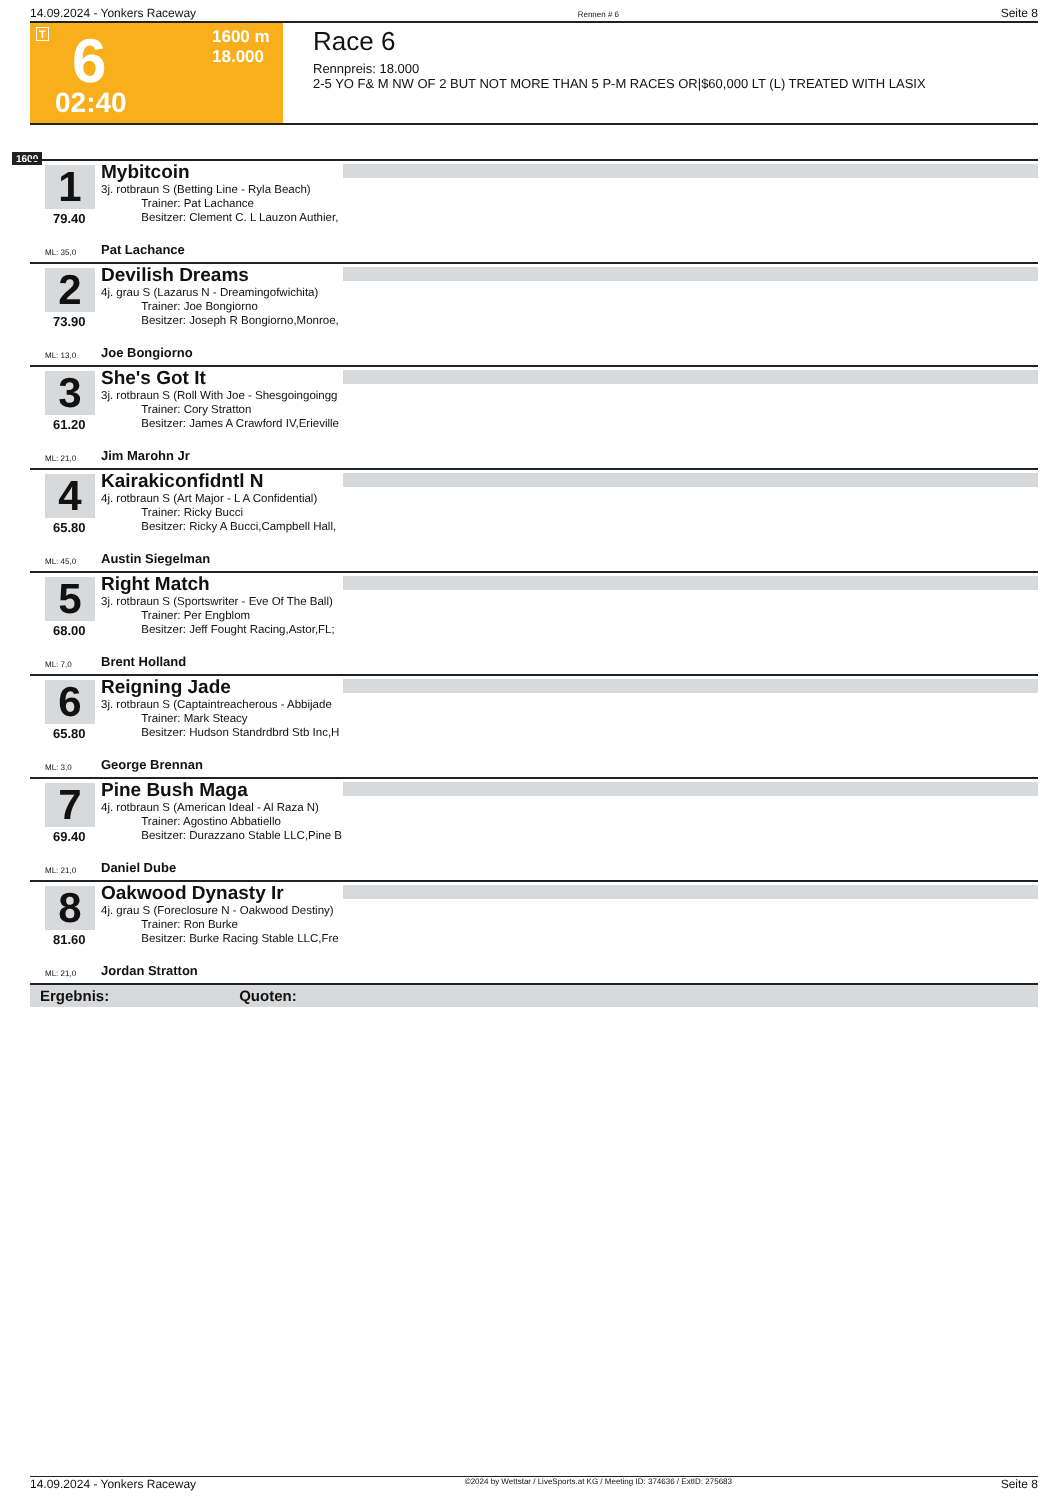14.09.2024 - Yonkers Raceway Rennen # 6 Seite 8
T 6
1600 m
18.000
02:40
Race 6
Rennpreis: 18.000
2-5 YO F& M NW OF 2 BUT NOT MORE THAN 5 P-M RACES OR|$60,000 LT (L) TREATED WITH LASIX
1600
1
Mybitcoin
3j. rotbraun S (Betting Line - Ryla Beach)
    Trainer: Pat Lachance
    Besitzer: Clement C. L Lauzon Authier,
79.40
ML: 35,0 Pat Lachance
2
Devilish Dreams
4j. grau S (Lazarus N - Dreamingofwichita)
    Trainer: Joe Bongiorno
    Besitzer: Joseph R Bongiorno,Monroe,
73.90
ML: 13,0 Joe Bongiorno
3
She's Got It
3j. rotbraun S (Roll With Joe - Shesgoingoingg
    Trainer: Cory Stratton
    Besitzer: James A Crawford IV,Erieville
61.20
ML: 21,0 Jim Marohn Jr
4
Kairakiconfidntl N
4j. rotbraun S (Art Major - L A Confidential)
    Trainer: Ricky Bucci
    Besitzer: Ricky A Bucci,Campbell Hall,
65.80
ML: 45,0 Austin Siegelman
5
Right Match
3j. rotbraun S (Sportswriter - Eve Of The Ball)
    Trainer: Per Engblom
    Besitzer: Jeff Fought Racing,Astor,FL;
68.00
ML: 7,0 Brent Holland
6
Reigning Jade
3j. rotbraun S (Captaintreacherous - Abbijade
    Trainer: Mark Steacy
    Besitzer: Hudson Standrdbrd Stb Inc,H
65.80
ML: 3,0 George Brennan
7
Pine Bush Maga
4j. rotbraun S (American Ideal - Al Raza N)
    Trainer: Agostino Abbatiello
    Besitzer: Durazzano Stable LLC,Pine B
69.40
ML: 21,0 Daniel Dube
8
Oakwood Dynasty Ir
4j. grau S (Foreclosure N - Oakwood Destiny)
    Trainer: Ron Burke
    Besitzer: Burke Racing Stable LLC,Fre
81.60
ML: 21,0 Jordan Stratton
Ergebnis: Quoten:
14.09.2024 - Yonkers Raceway ©2024 by Wettstar / LiveSports.at KG / Meeting ID: 374636 / ExtID: 275683 Seite 8